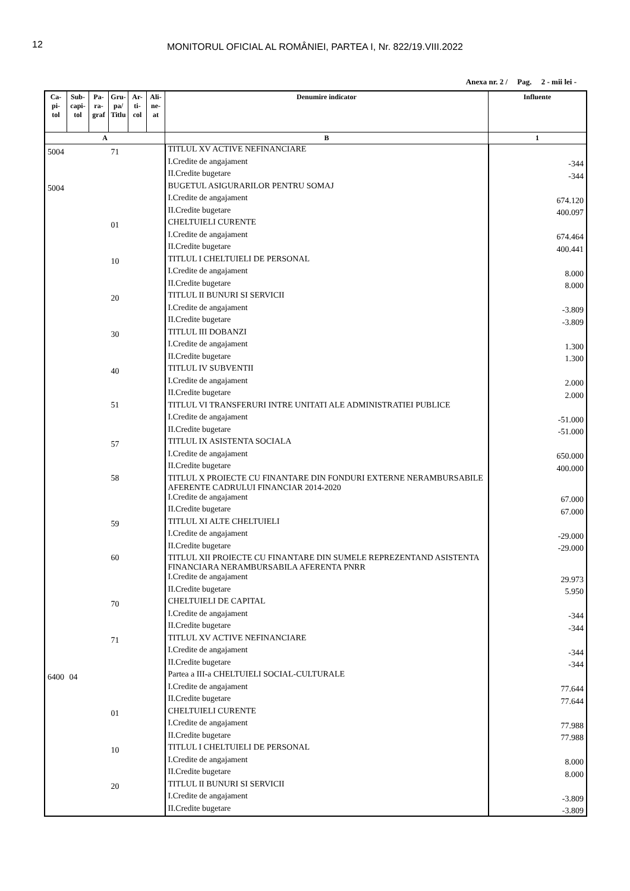12
MONITORUL OFICIAL AL ROMÂNIEI, PARTEA I, Nr. 822/19.VIII.2022
Anexa nr. 2 / Pag. 2 - mii lei -
| Ca- pi- tol | Sub- capi- tol | Pa- ra- graf | Gru- pa/ Titlu | Ar- ti- col | Ali- ne- at | Denumire indicator | Influente |
| --- | --- | --- | --- | --- | --- | --- | --- |
| A | | | | | | B | 1 |
| 5004 | | | 71 | | | TITLUL XV ACTIVE NEFINANCIARE | |
| | | | | | | I.Credite de angajament | -344 |
| | | | | | | II.Credite bugetare | -344 |
| 5004 | | | | | | BUGETUL ASIGURARILOR PENTRU SOMAJ | |
| | | | | | | I.Credite de angajament | 674.120 |
| | | | | | | II.Credite bugetare | 400.097 |
| | | | 01 | | | CHELTUIELI CURENTE | |
| | | | | | | I.Credite de angajament | 674.464 |
| | | | | | | II.Credite bugetare | 400.441 |
| | | | 10 | | | TITLUL I CHELTUIELI DE PERSONAL | |
| | | | | | | I.Credite de angajament | 8.000 |
| | | | | | | II.Credite bugetare | 8.000 |
| | | | 20 | | | TITLUL II BUNURI SI SERVICII | |
| | | | | | | I.Credite de angajament | -3.809 |
| | | | | | | II.Credite bugetare | -3.809 |
| | | | 30 | | | TITLUL III DOBANZI | |
| | | | | | | I.Credite de angajament | 1.300 |
| | | | | | | II.Credite bugetare | 1.300 |
| | | | 40 | | | TITLUL IV SUBVENTII | |
| | | | | | | I.Credite de angajament | 2.000 |
| | | | | | | II.Credite bugetare | 2.000 |
| | | | 51 | | | TITLUL VI TRANSFERURI INTRE UNITATI ALE ADMINISTRATIEI PUBLICE | |
| | | | | | | I.Credite de angajament | -51.000 |
| | | | | | | II.Credite bugetare | -51.000 |
| | | | 57 | | | TITLUL IX ASISTENTA SOCIALA | |
| | | | | | | I.Credite de angajament | 650.000 |
| | | | | | | II.Credite bugetare | 400.000 |
| | | | 58 | | | TITLUL X PROIECTE CU FINANTARE DIN FONDURI EXTERNE NERAMBURSABILE AFERENTE CADRULUI FINANCIAR 2014-2020 | |
| | | | | | | I.Credite de angajament | 67.000 |
| | | | | | | II.Credite bugetare | 67.000 |
| | | | 59 | | | TITLUL XI ALTE CHELTUIELI | |
| | | | | | | I.Credite de angajament | -29.000 |
| | | | | | | II.Credite bugetare | -29.000 |
| | | | 60 | | | TITLUL XII PROIECTE CU FINANTARE DIN SUMELE REPREZENTAND ASISTENTA FINANCIARA NERAMBURSABILA AFERENTA PNRR | |
| | | | | | | I.Credite de angajament | 29.973 |
| | | | | | | II.Credite bugetare | 5.950 |
| | | | 70 | | | CHELTUIELI DE CAPITAL | |
| | | | | | | I.Credite de angajament | -344 |
| | | | | | | II.Credite bugetare | -344 |
| | | | 71 | | | TITLUL XV ACTIVE NEFINANCIARE | |
| | | | | | | I.Credite de angajament | -344 |
| | | | | | | II.Credite bugetare | -344 |
| 6400 | 04 | | | | | Partea a III-a CHELTUIELI SOCIAL-CULTURALE | |
| | | | | | | I.Credite de angajament | 77.644 |
| | | | | | | II.Credite bugetare | 77.644 |
| | | | 01 | | | CHELTUIELI CURENTE | |
| | | | | | | I.Credite de angajament | 77.988 |
| | | | | | | II.Credite bugetare | 77.988 |
| | | | 10 | | | TITLUL I CHELTUIELI DE PERSONAL | |
| | | | | | | I.Credite de angajament | 8.000 |
| | | | | | | II.Credite bugetare | 8.000 |
| | | | 20 | | | TITLUL II BUNURI SI SERVICII | |
| | | | | | | I.Credite de angajament | -3.809 |
| | | | | | | II.Credite bugetare | -3.809 |